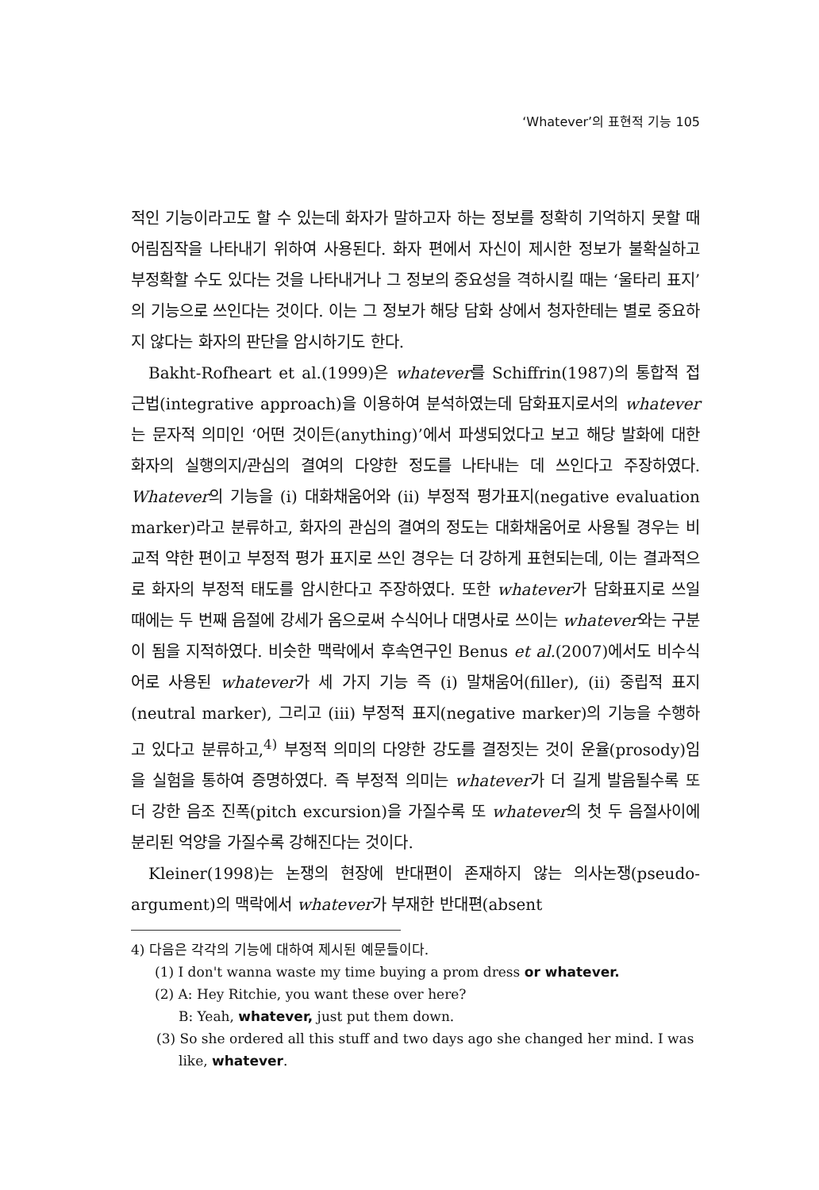‘Whatever’의 표현적 기능 105
적인 기능이라고도 할 수 있는데 화자가 말하고자 하는 정보를 정확히 기억하지 못할 때 어림짐작을 나타내기 위하여 사용된다. 화자 편에서 자신이 제시한 정보가 불확실하고 부정확할 수도 있다는 것을 나타내거나 그 정보의 중요성을 격하시킬 때는 ‘울타리 표지’의 기능으로 쓰인다는 것이다. 이는 그 정보가 해당 담화 상에서 청자한테는 별로 중요하지 않다는 화자의 판단을 암시하기도 한다.
Bakht-Rofheart et al.(1999)은 whatever를 Schiffrin(1987)의 통합적 접근법(integrative approach)을 이용하여 분석하였는데 담화표지로서의 whatever는 문자적 의미인 ‘어떤 것이든(anything)’에서 파생되었다고 보고 해당 발화에 대한 화자의 실행의지/관심의 결여의 다양한 정도를 나타내는 데 쓰인다고 주장하였다. Whatever의 기능을 (i) 대화채움어와 (ii) 부정적 평가표지(negative evaluation marker)라고 분류하고, 화자의 관심의 결여의 정도는 대화채움어로 사용될 경우는 비교적 약한 편이고 부정적 평가 표지로 쓰인 경우는 더 강하게 표현되는데, 이는 결과적으로 화자의 부정적 태도를 암시한다고 주장하였다. 또한 whatever가 담화표지로 쓰일 때에는 두 번째 음절에 강세가 옴으로써 수식어나 대명사로 쓰이는 whatever와는 구분이 됨을 지적하였다. 비슷한 맥락에서 후속연구인 Benus et al.(2007)에서도 비수식어로 사용된 whatever가 세 가지 기능 즉 (i) 말채움어(filler), (ii) 중립적 표지(neutral marker), 그리고 (iii) 부정적 표지(negative marker)의 기능을 수행하고 있다고 분류하고,<sup>4)</sup> 부정적 의미의 다양한 강도를 결정짓는 것이 운율(prosody)임을 실험을 통하여 증명하였다. 즉 부정적 의미는 whatever가 더 길게 발음될수록 또 더 강한 음조 진폭(pitch excursion)을 가질수록 또 whatever의 첫 두 음절사이에 분리된 억양을 가질수록 강해진다는 것이다.
Kleiner(1998)는 논쟁의 현장에 반대편이 존재하지 않는 의사논쟁(pseudo-argument)의 맥락에서 whatever가 부재한 반대편(absent
4) 다음은 각각의 기능에 대하여 제시된 예문들이다.
(1) I don't wanna waste my time buying a prom dress or whatever.
(2) A: Hey Ritchie, you want these over here?
B: Yeah, whatever, just put them down.
(3) So she ordered all this stuff and two days ago she changed her mind. I was like, whatever.